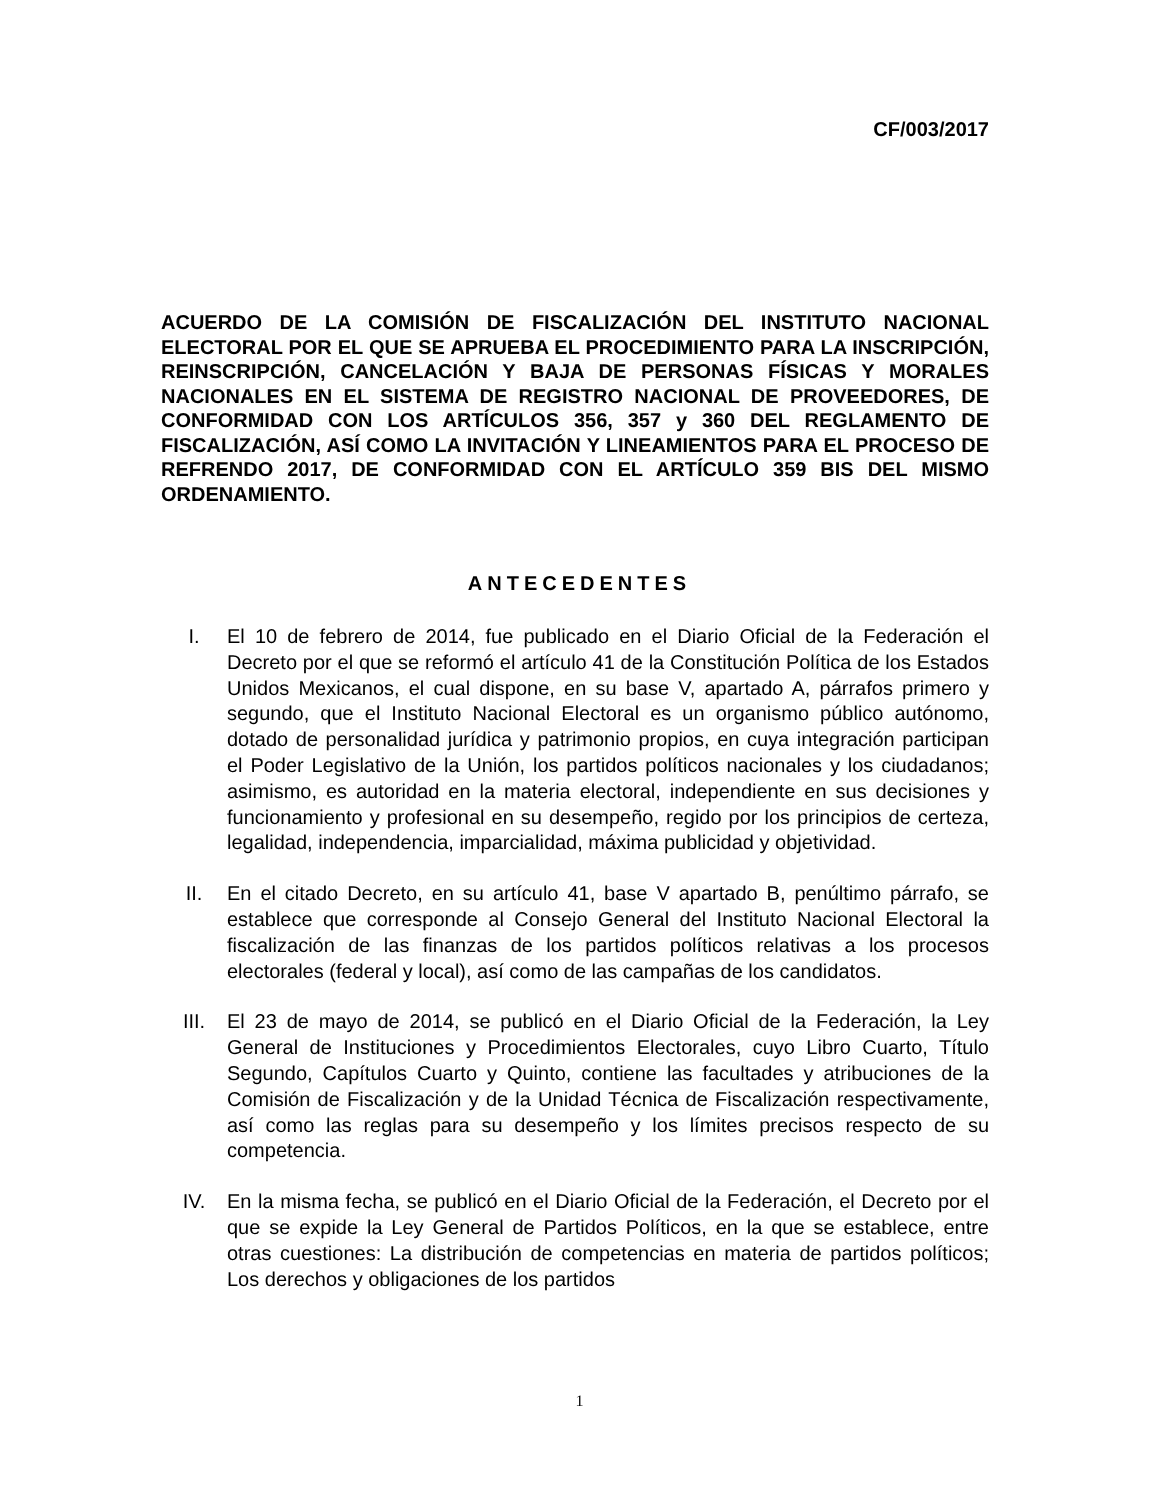CF/003/2017
ACUERDO DE LA COMISIÓN DE FISCALIZACIÓN DEL INSTITUTO NACIONAL ELECTORAL POR EL QUE SE APRUEBA EL PROCEDIMIENTO PARA LA INSCRIPCIÓN, REINSCRIPCIÓN, CANCELACIÓN Y BAJA DE PERSONAS FÍSICAS Y MORALES NACIONALES EN EL SISTEMA DE REGISTRO NACIONAL DE PROVEEDORES, DE CONFORMIDAD CON LOS ARTÍCULOS 356, 357 y 360 DEL REGLAMENTO DE FISCALIZACIÓN, ASÍ COMO LA INVITACIÓN Y LINEAMIENTOS PARA EL PROCESO DE REFRENDO 2017, DE CONFORMIDAD CON EL ARTÍCULO 359 BIS DEL MISMO ORDENAMIENTO.
ANTECEDENTES
I. El 10 de febrero de 2014, fue publicado en el Diario Oficial de la Federación el Decreto por el que se reformó el artículo 41 de la Constitución Política de los Estados Unidos Mexicanos, el cual dispone, en su base V, apartado A, párrafos primero y segundo, que el Instituto Nacional Electoral es un organismo público autónomo, dotado de personalidad jurídica y patrimonio propios, en cuya integración participan el Poder Legislativo de la Unión, los partidos políticos nacionales y los ciudadanos; asimismo, es autoridad en la materia electoral, independiente en sus decisiones y funcionamiento y profesional en su desempeño, regido por los principios de certeza, legalidad, independencia, imparcialidad, máxima publicidad y objetividad.
II. En el citado Decreto, en su artículo 41, base V apartado B, penúltimo párrafo, se establece que corresponde al Consejo General del Instituto Nacional Electoral la fiscalización de las finanzas de los partidos políticos relativas a los procesos electorales (federal y local), así como de las campañas de los candidatos.
III. El 23 de mayo de 2014, se publicó en el Diario Oficial de la Federación, la Ley General de Instituciones y Procedimientos Electorales, cuyo Libro Cuarto, Título Segundo, Capítulos Cuarto y Quinto, contiene las facultades y atribuciones de la Comisión de Fiscalización y de la Unidad Técnica de Fiscalización respectivamente, así como las reglas para su desempeño y los límites precisos respecto de su competencia.
IV. En la misma fecha, se publicó en el Diario Oficial de la Federación, el Decreto por el que se expide la Ley General de Partidos Políticos, en la que se establece, entre otras cuestiones: La distribución de competencias en materia de partidos políticos; Los derechos y obligaciones de los partidos
1